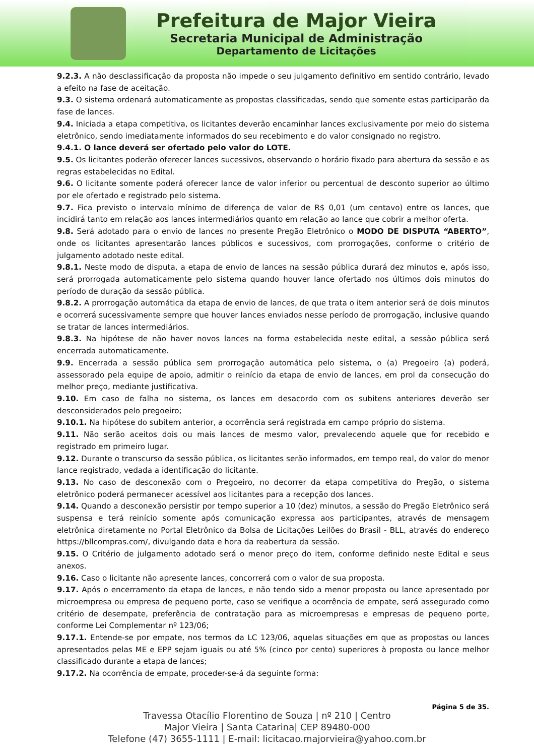Prefeitura de Major Vieira
Secretaria Municipal de Administração
Departamento de Licitações
9.2.3. A não desclassificação da proposta não impede o seu julgamento definitivo em sentido contrário, levado a efeito na fase de aceitação.
9.3. O sistema ordenará automaticamente as propostas classificadas, sendo que somente estas participarão da fase de lances.
9.4. Iniciada a etapa competitiva, os licitantes deverão encaminhar lances exclusivamente por meio do sistema eletrônico, sendo imediatamente informados do seu recebimento e do valor consignado no registro.
9.4.1. O lance deverá ser ofertado pelo valor do LOTE.
9.5. Os licitantes poderão oferecer lances sucessivos, observando o horário fixado para abertura da sessão e as regras estabelecidas no Edital.
9.6. O licitante somente poderá oferecer lance de valor inferior ou percentual de desconto superior ao último por ele ofertado e registrado pelo sistema.
9.7. Fica previsto o intervalo mínimo de diferença de valor de R$ 0,01 (um centavo) entre os lances, que incidirá tanto em relação aos lances intermediários quanto em relação ao lance que cobrir a melhor oferta.
9.8. Será adotado para o envio de lances no presente Pregão Eletrônico o MODO DE DISPUTA “ABERTO”, onde os licitantes apresentarão lances públicos e sucessivos, com prorrogações, conforme o critério de julgamento adotado neste edital.
9.8.1. Neste modo de disputa, a etapa de envio de lances na sessão pública durará dez minutos e, após isso, será prorrogada automaticamente pelo sistema quando houver lance ofertado nos últimos dois minutos do período de duração da sessão pública.
9.8.2. A prorrogação automática da etapa de envio de lances, de que trata o item anterior será de dois minutos e ocorrerá sucessivamente sempre que houver lances enviados nesse período de prorrogação, inclusive quando se tratar de lances intermediários.
9.8.3. Na hipótese de não haver novos lances na forma estabelecida neste edital, a sessão pública será encerrada automaticamente.
9.9. Encerrada a sessão pública sem prorrogação automática pelo sistema, o (a) Pregoeiro (a) poderá, assessorado pela equipe de apoio, admitir o reinício da etapa de envio de lances, em prol da consecução do melhor preço, mediante justificativa.
9.10. Em caso de falha no sistema, os lances em desacordo com os subitens anteriores deverão ser desconsiderados pelo pregoeiro;
9.10.1. Na hipótese do subitem anterior, a ocorrência será registrada em campo próprio do sistema.
9.11. Não serão aceitos dois ou mais lances de mesmo valor, prevalecendo aquele que for recebido e registrado em primeiro lugar.
9.12. Durante o transcurso da sessão pública, os licitantes serão informados, em tempo real, do valor do menor lance registrado, vedada a identificação do licitante.
9.13. No caso de desconexão com o Pregoeiro, no decorrer da etapa competitiva do Pregão, o sistema eletrônico poderá permanecer acessível aos licitantes para a recepção dos lances.
9.14. Quando a desconexão persistir por tempo superior a 10 (dez) minutos, a sessão do Pregão Eletrônico será suspensa e terá reinício somente após comunicação expressa aos participantes, através de mensagem eletrônica diretamente no Portal Eletrônico da Bolsa de Licitações Leilões do Brasil - BLL, através do endereço https://bllcompras.com/, divulgando data e hora da reabertura da sessão.
9.15. O Critério de julgamento adotado será o menor preço do item, conforme definido neste Edital e seus anexos.
9.16. Caso o licitante não apresente lances, concorrerá com o valor de sua proposta.
9.17. Após o encerramento da etapa de lances, e não tendo sido a menor proposta ou lance apresentado por microempresa ou empresa de pequeno porte, caso se verifique a ocorrência de empate, será assegurado como critério de desempate, preferência de contratação para as microempresas e empresas de pequeno porte, conforme Lei Complementar nº 123/06;
9.17.1. Entende-se por empate, nos termos da LC 123/06, aquelas situações em que as propostas ou lances apresentados pelas ME e EPP sejam iguais ou até 5% (cinco por cento) superiores à proposta ou lance melhor classificado durante a etapa de lances;
9.17.2. Na ocorrência de empate, proceder-se-á da seguinte forma:
Página 5 de 35.
Travessa Otacílio Florentino de Souza | nº 210 | Centro
Major Vieira | Santa Catarina| CEP 89480-000
Telefone (47) 3655-1111 | E-mail: licitacao.majorvieira@yahoo.com.br